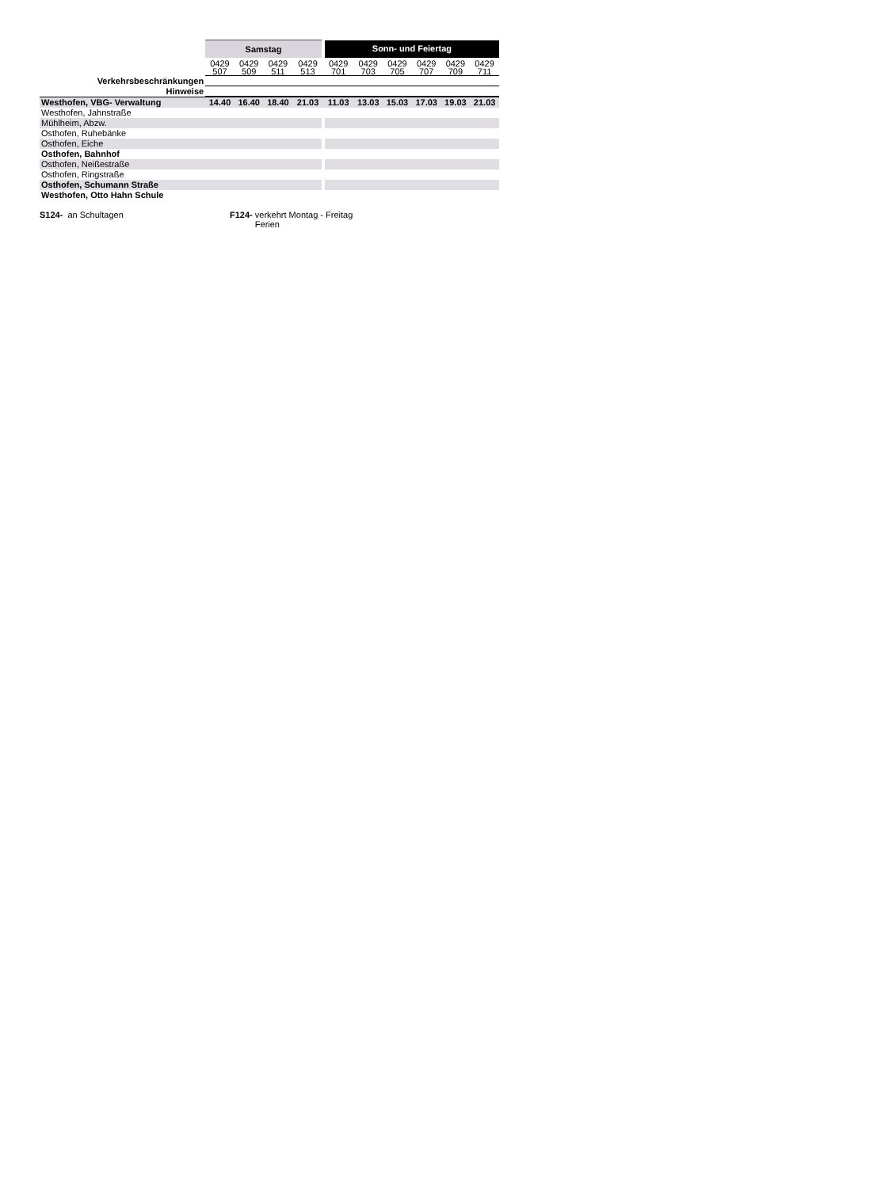| | Samstag | | | | Sonn- und Feiertag | | | | | |
| --- | --- | --- | --- | --- | --- | --- | --- | --- | --- | --- |
| | 0429 507 | 0429 509 | 0429 511 | 0429 513 | 0429 701 | 0429 703 | 0429 705 | 0429 707 | 0429 709 | 0429 711 |
| Verkehrsbeschränkungen | | | | | | | | | | |
| Hinweise | | | | | | | | | | |
| Westhofen, VBG- Verwaltung | 14.40 | 16.40 | 18.40 | 21.03 | 11.03 | 13.03 | 15.03 | 17.03 | 19.03 | 21.03 |
| Westhofen, Jahnstraße | | | | | | | | | | |
| Mühlheim, Abzw. | | | | | | | | | | |
| Osthofen, Ruhebänke | | | | | | | | | | |
| Osthofen, Eiche | | | | | | | | | | |
| Osthofen, Bahnhof | | | | | | | | | | |
| Osthofen, Neißestraße | | | | | | | | | | |
| Osthofen, Ringstraße | | | | | | | | | | |
| Osthofen, Schumann Straße | | | | | | | | | | |
| Westhofen, Otto Hahn Schule | | | | | | | | | | |
S124- an Schultagen F124- verkehrt Montag - Freitag
Ferien